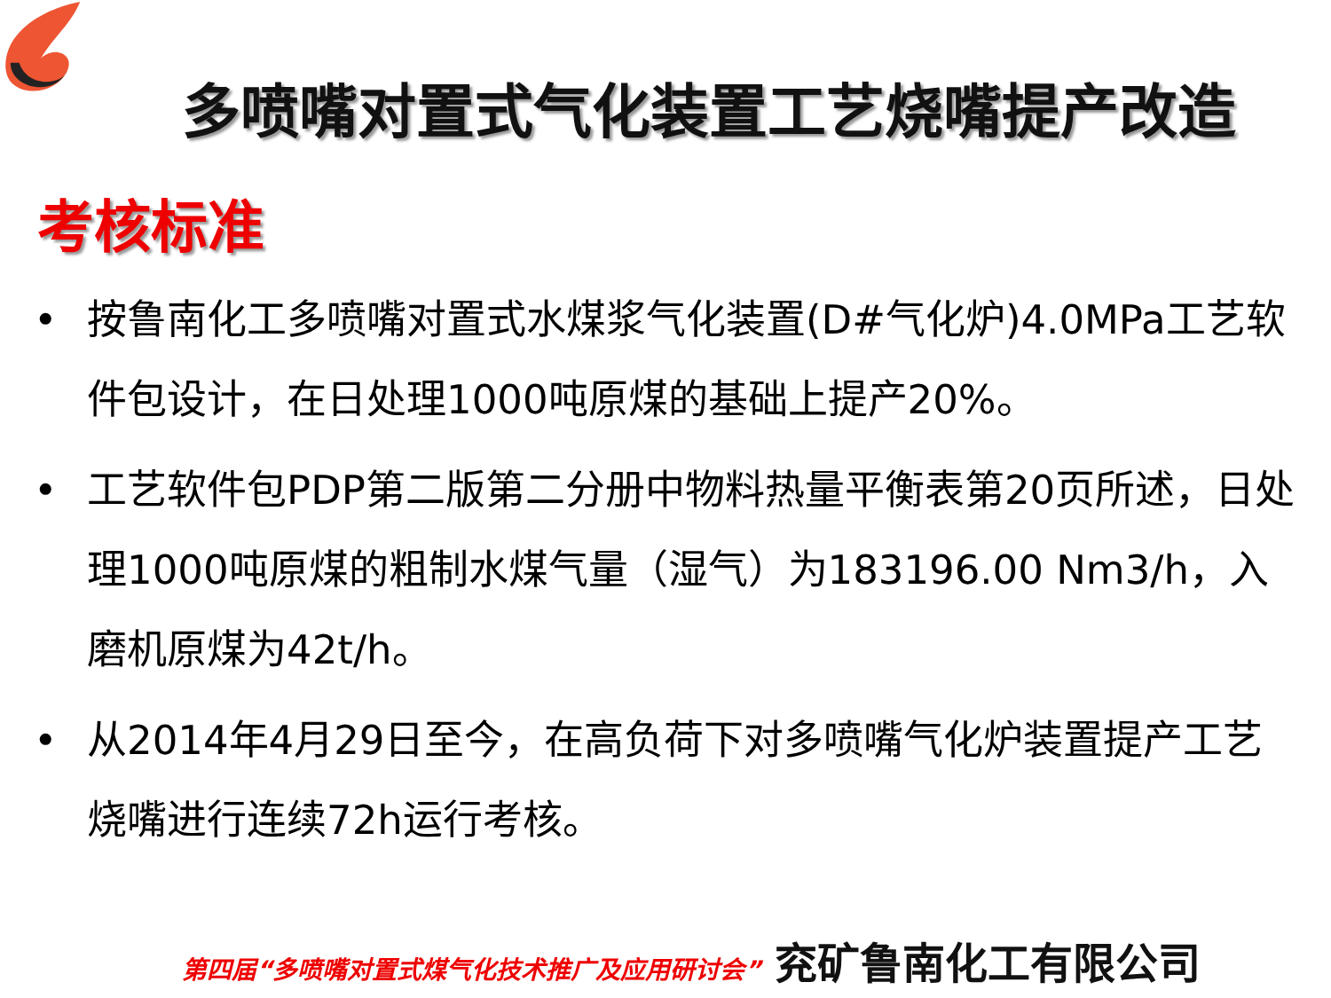多喷嘴对置式气化装置工艺烧嘴提产改造
考核标准
• 按鲁南化工多喷嘴对置式水煤浆气化装置(D#气化炉)4.0MPa工艺软件包设计，在日处理1000吨原煤的基础上提产20%。
• 工艺软件包PDP第二版第二分册中物料热量平衡表第20页所述，日处理1000吨原煤的粗制水煤气量（湿气）为183196.00 Nm3/h，入磨机原煤为42t/h。
• 从2014年4月29日至今，在高负荷下对多喷嘴气化炉装置提产工艺烧嘴进行连续72h运行考核。
第四届“多喷嘴对置式煤气化技术推广及应用研讨会” 兖矿鲁南化工有限公司